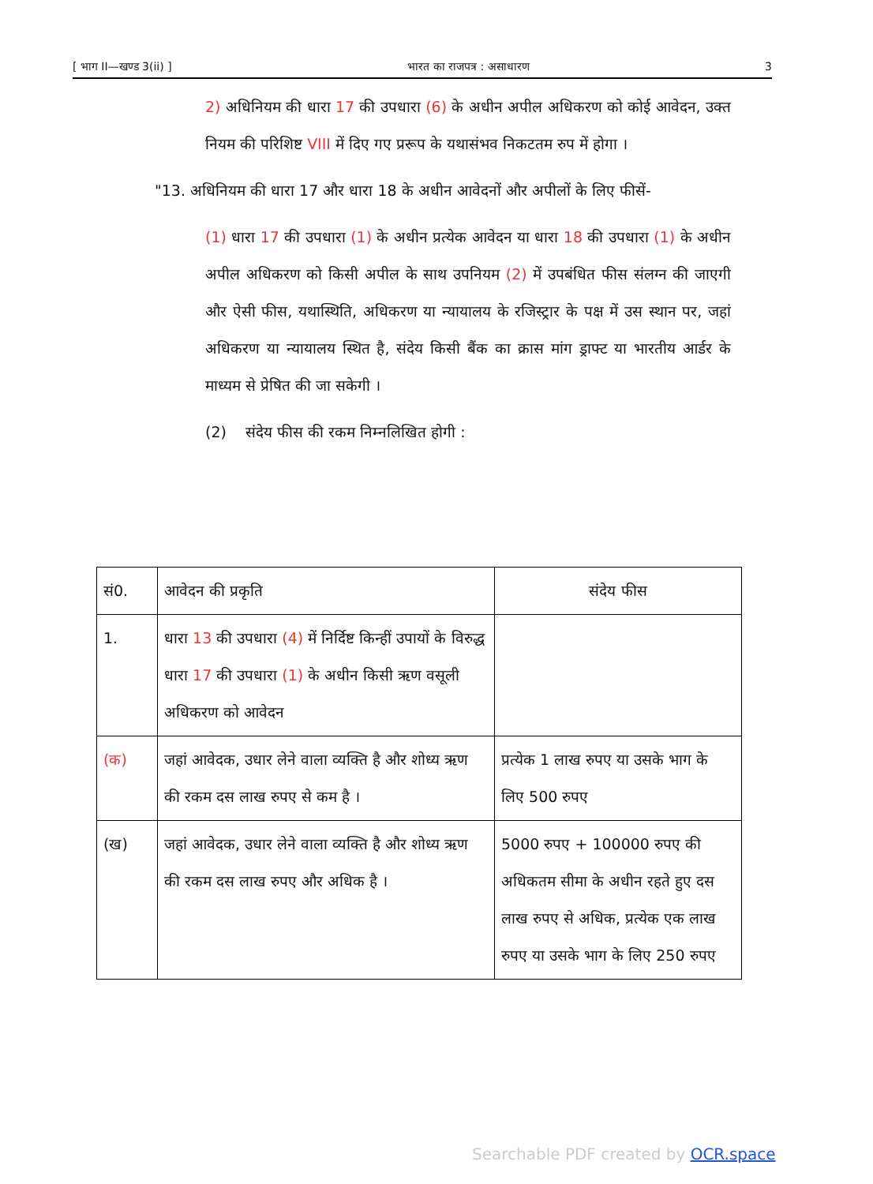[ भाग II—खण्ड 3(ii) ] भारत का राजपत्र : असाधारण 3
2) अधिनियम की धारा 17 की उपधारा (6) के अधीन अपील अधिकरण को कोई आवेदन, उक्त नियम की परिशिष्ट VIII में दिए गए प्ररूप के यथासंभव निकटतम रुप में होगा ।
"13. अधिनियम की धारा 17 और धारा 18 के अधीन आवेदनों और अपीलों के लिए फीसें-
(1) धारा 17 की उपधारा (1) के अधीन प्रत्येक आवेदन या धारा 18 की उपधारा (1) के अधीन अपील अधिकरण को किसी अपील के साथ उपनियम (2) में उपबंधित फीस संलग्न की जाएगी और ऐसी फीस, यथास्थिति, अधिकरण या न्यायालय के रजिस्ट्रार के पक्ष में उस स्थान पर, जहां अधिकरण या न्यायालय स्थित है, संदेय किसी बैंक का क्रास मांग ड्राफ्ट या भारतीय आर्डर के माध्यम से प्रेषित की जा सकेगी ।
(2) संदेय फीस की रकम निम्नलिखित होगी :
| सं0. | आवेदन की प्रकृति | संदेय फीस |
| --- | --- | --- |
| 1. | धारा 13 की उपधारा (4) में निर्दिष्ट किन्हीं उपायों के विरुद्ध धारा 17 की उपधारा (1) के अधीन किसी ऋण वसूली अधिकरण को आवेदन | |
| (क) | जहां आवेदक, उधार लेने वाला व्यक्ति है और शोध्य ऋण की रकम दस लाख रुपए से कम है । | प्रत्येक 1 लाख रुपए या उसके भाग के लिए 500 रुपए |
| (ख) | जहां आवेदक, उधार लेने वाला व्यक्ति है और शोध्य ऋण की रकम दस लाख रुपए और अधिक है । | 5000 रुपए + 100000 रुपए की अधिकतम सीमा के अधीन रहते हुए दस लाख रुपए से अधिक, प्रत्येक एक लाख रुपए या उसके भाग के लिए 250 रुपए |
Searchable PDF created by OCR.space